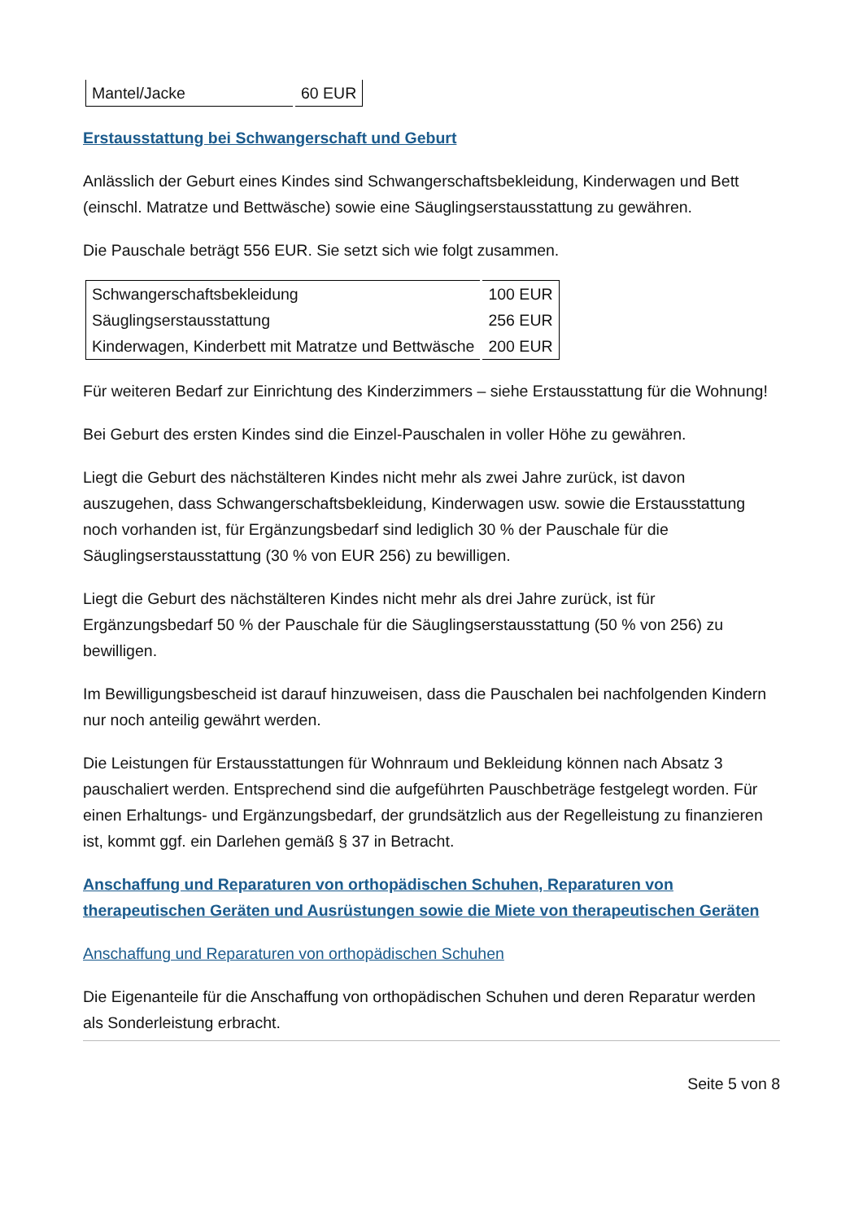| Mantel/Jacke | 60 EUR |
Erstausstattung bei Schwangerschaft und Geburt
Anlässlich der Geburt eines Kindes sind Schwangerschaftsbekleidung, Kinderwagen und Bett (einschl. Matratze und Bettwäsche) sowie eine Säuglingserstausstattung zu gewähren.
Die Pauschale beträgt 556 EUR. Sie setzt sich wie folgt zusammen.
| Schwangerschaftsbekleidung | 100 EUR |
| Säuglingserstausstattung | 256 EUR |
| Kinderwagen, Kinderbett mit Matratze und Bettwäsche | 200 EUR |
Für weiteren Bedarf zur Einrichtung des Kinderzimmers – siehe Erstausstattung für die Wohnung!
Bei Geburt des ersten Kindes sind die Einzel-Pauschalen in voller Höhe zu gewähren.
Liegt die Geburt des nächstälteren Kindes nicht mehr als zwei Jahre zurück, ist davon auszugehen, dass Schwangerschaftsbekleidung, Kinderwagen usw. sowie die Erstausstattung noch vorhanden ist, für Ergänzungsbedarf sind lediglich 30 % der Pauschale für die Säuglingserstausstattung (30 % von EUR 256) zu bewilligen.
Liegt die Geburt des nächstälteren Kindes nicht mehr als drei Jahre zurück, ist für Ergänzungsbedarf 50 % der Pauschale für die Säuglingserstausstattung (50 % von 256) zu bewilligen.
Im Bewilligungsbescheid ist darauf hinzuweisen, dass die Pauschalen bei nachfolgenden Kindern nur noch anteilig gewährt werden.
Die Leistungen für Erstausstattungen für Wohnraum und Bekleidung können nach Absatz 3 pauschaliert werden. Entsprechend sind die aufgeführten Pauschbeträge festgelegt worden. Für einen Erhaltungs- und Ergänzungsbedarf, der grundsätzlich aus der Regelleistung zu finanzieren ist, kommt ggf. ein Darlehen gemäß § 37 in Betracht.
Anschaffung und Reparaturen von orthopädischen Schuhen, Reparaturen von therapeutischen Geräten und Ausrüstungen sowie die Miete von therapeutischen Geräten
Anschaffung und Reparaturen von orthopädischen Schuhen
Die Eigenanteile für die Anschaffung von orthopädischen Schuhen und deren Reparatur werden als Sonderleistung erbracht.
Seite 5 von 8